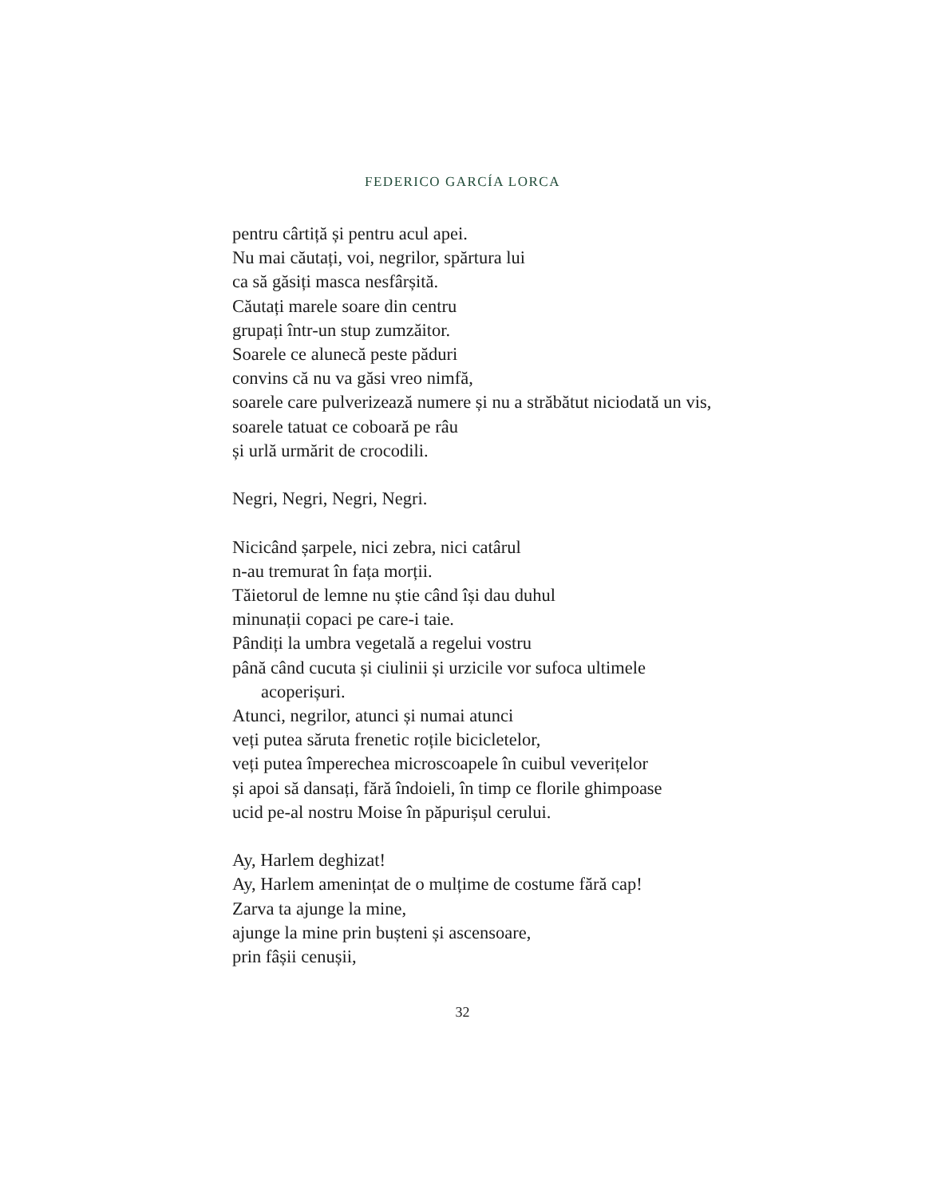FEDERICO GARCÍA LORCA
pentru cârtiță și pentru acul apei.
Nu mai căutați, voi, negrilor, spărtura lui
ca să găsiți masca nesfârșită.
Căutați marele soare din centru
grupați într-un stup zumzăitor.
Soarele ce alunecă peste păduri
convins că nu va găsi vreo nimfă,
soarele care pulverizează numere și nu a străbătut niciodată un vis,
soarele tatuat ce coboară pe râu
și urlă urmărit de crocodili.
Negri, Negri, Negri, Negri.
Nicicând șarpele, nici zebra, nici catârul
n-au tremurat în fața morții.
Tăietorul de lemne nu știe când își dau duhul
minunații copaci pe care-i taie.
Pândiți la umbra vegetală a regelui vostru
până când cucuta și ciulinii și urzicile vor sufoca ultimele
acoperișuri.
Atunci, negrilor, atunci și numai atunci
veți putea săruta frenetic roțile bicicletelor,
veți putea împerechea microscoapele în cuibul veverițelor
și apoi să dansați, fără îndoieli, în timp ce florile ghimpoase
ucid pe-al nostru Moise în păpurișul cerului.
Ay, Harlem deghizat!
Ay, Harlem amenințat de o mulțime de costume fără cap!
Zarva ta ajunge la mine,
ajunge la mine prin bușteni și ascensoare,
prin fâșii cenușii,
32